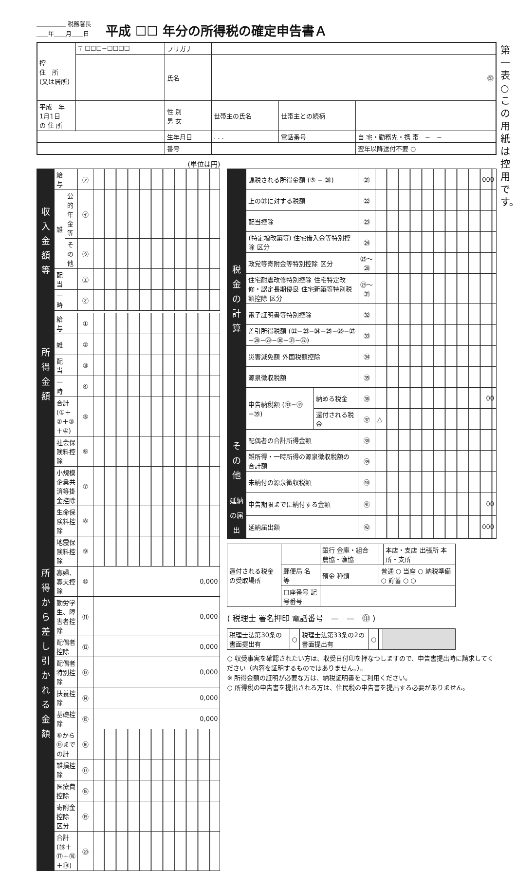＿＿＿＿＿ 税務署長
＿＿年＿＿月＿＿日
平成 ☐☐ 年分の所得税の確定申告書Ａ
第一表　○この用紙は控用です。
| 控 住 所 (又は居所) | 〒 ☐☐☐−☐☐☐☐ | フリガナ | | | |
| | | 氏名 | ㊞ | | |
| 平成 年 1月1日 の 住 所 | | 性 別 男 女 | 世帯主の氏名 | 世帯主との続柄 | |
| | | 生年月日 | . . . | 電話番号 | 自 宅・勤務先・携 帯 − − |
| | | 番号 | | | 翌年以降送付不要 ○ |
(単位は円)
| 収入金額等 | 給 与 | | ㋐ | |
| | 雑 | 公的年金等 | ㋑ | |
| | | そ の 他 | ㋒ | |
| | 配 当 | | ㋓ | |
| | 一 時 | | ㋔ | |
| 所得金額 | 給 与 | | ① | |
| | 雑 | | ② | |
| | 配 当 | | ③ | |
| | 一 時 | | ④ | |
| | 合計 (①＋②＋③＋④) | | ⑤ | |
| 所得から差し引かれる金額 | 社会保険料控除 | | ⑥ | |
| | 小規模企業共済等掛金控除 | | ⑦ | |
| | 生命保険料控除 | | ⑧ | |
| | 地震保険料控除 | | ⑨ | |
| | 寡婦、寡夫控除 | | ⑩ | 0,000 |
| | 勤労学生、障害者控除 | | ⑪ | 0,000 |
| | 配偶者控除 | | ⑫ | 0,000 |
| | 配偶者特別控除 | | ⑬ | 0,000 |
| | 扶養控除 | | ⑭ | 0,000 |
| | 基礎控除 | | ⑮ | 0,000 |
| | ⑥から⑮までの計 | | ⑯ | |
| | 雑損控除 | | ⑰ | |
| | 医療費控除 | | ⑱ | |
| | 寄附金控除 区分 | | ⑲ | |
| | 合計 (⑯＋⑰＋⑱＋⑲) | | ⑳ | |
| 税金の計算 | 課税される所得金額 (⑤ − ⑳) | | ㉑ | 000 |
| | 上の㉑に対する税額 | | ㉒ | |
| | 配当控除 | | ㉓ | |
| | (特定増改築等) 住宅借入金等特別控除 区分 | | ㉔ | |
| | 政党等寄附金等特別控除 区分 | | ㉕〜㉘ | |
| | 住宅耐震改修特別控除 住宅特定改修・認定長期優良 住宅新築等特別税額控除 区分 | | ㉙〜㉛ | |
| | 電子証明書等特別控除 | | ㉜ | |
| | 差引所得税額 (㉒−㉓−㉔−㉕−㉖−㉗ −㉘−㉙−㉚−㉛−㉜) | | ㉝ | |
| | 災害減免額 外国税額控除 | | ㉞ | |
| | 源泉徴収税額 | | ㉟ | |
| | 申告納税額 (㉝−㉞−㉟) | 納める税金 | ㊱ | 00 |
| | | 還付される税金 | ㊲ | △ |
| その他 | 配偶者の合計所得金額 | | ㊳ | |
| | 雑所得・一時所得の源泉徴収税額の合計額 | | ㊴ | |
| | 未納付の源泉徴収税額 | | ㊵ | |
| 延納の届出 | 申告期限までに納付する金額 | | ㊶ | 00 |
| | 延納届出額 | | ㊷ | 000 |
| 還付される税金の受取場所 | | 銀行 金庫・組合 農協・漁協 | | 本店・支店 出張所 本所・支所 |
| | 郵便局 名 等 | 預金 種類 | 普通 ○ 当座 ○ 納税準備 ○ 貯蓄 ○ ○ | |
| | 口座番号 記号番号 | | | |
( 税理士 署名押印 電話番号　—　—　㊞ )
| 税理士法第30条の書面提出有 | ○ | 税理士法第33条の2の書面提出有 | ○ | | |
○ 収受事実を確認されたい方は、収受日付印を押なつしますので、申告書提出時に請求してください（内容を証明するものではありません。）。
※ 所得金額の証明が必要な方は、納税証明書をご利用ください。
○ 所得税の申告書を提出される方は、住民税の申告書を提出する必要がありません。